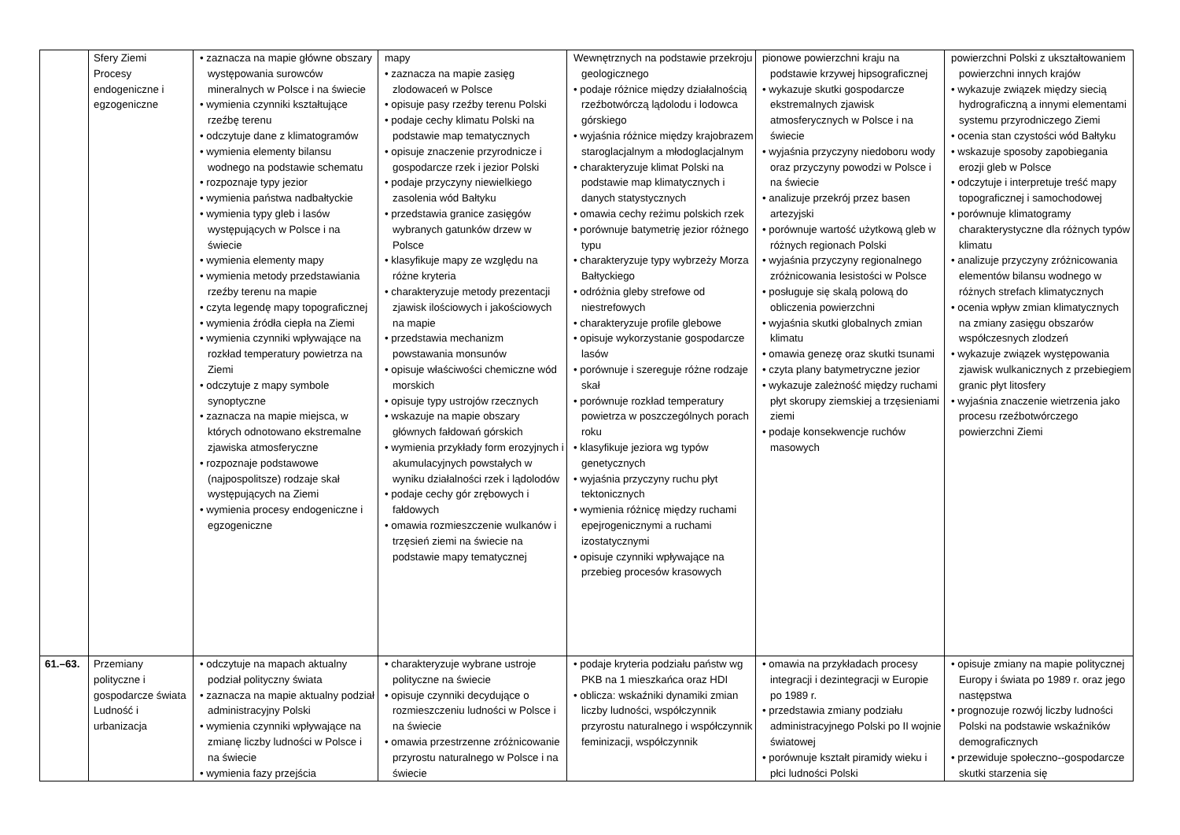| | Sfery Ziemi Procesy endogeniczne i egzogeniczne | • zaznacza na mapie główne obszary występowania surowców mineralnych w Polsce i na świecie • wymienia czynniki kształtujące rzeźbę terenu • odczytuje dane z klimatogramów • wymienia elementy bilansu wodnego na podstawie schematu • rozpoznaje typy jezior • wymienia państwa nadbałtyckie • wymienia typy gleb i lasów występujących w Polsce i na świecie • wymienia elementy mapy • wymienia metody przedstawiania rzeźby terenu na mapie • czyta legendę mapy topograficznej • wymienia źródła ciepła na Ziemi • wymienia czynniki wpływające na rozkład temperatury powietrza na Ziemi • odczytuje z mapy symbole synoptyczne • zaznacza na mapie miejsca, w których odnotowano ekstremalne zjawiska atmosferyczne • rozpoznaje podstawowe (najpospolitsze) rodzaje skał występujących na Ziemi • wymienia procesy endogeniczne i egzogeniczne | mapy • zaznacza na mapie zasięg zlodowaceń w Polsce • opisuje pasy rzeźby terenu Polski • podaje cechy klimatu Polski na podstawie map tematycznych • opisuje znaczenie przyrodnicze i gospodarcze rzek i jezior Polski • podaje przyczyny niewielkiego zasolenia wód Bałtyku • przedstawia granice zasięgów wybranych gatunków drzew w Polsce • klasyfikuje mapy ze względu na różne kryteria • charakteryzuje metody prezentacji zjawisk ilościowych i jakościowych na mapie • przedstawia mechanizm powstawania monsunów • opisuje właściwości chemiczne wód morskich • opisuje typy ustrojów rzecznych • wskazuje na mapie obszary głównych fałdowań górskich • wymienia przykłady form erozyjnych i akumulacyjnych powstałych w wyniku działalności rzek i lądolodów • podaje cechy gór zrębowych i fałdowych • omawia rozmieszczenie wulkanów i trzęsień ziemi na świecie na podstawie mapy tematycznej | Wewnętrznych na podstawie przekroju geologicznego • podaje różnice między działalnością rzeźbotwórczą lądolodu i lodowca górskiego • wyjaśnia różnice między krajobrazem staroglacjalnym a młodoglacjalnym • charakteryzuje klimat Polski na podstawie map klimatycznych i danych statystycznych • omawia cechy reżimu polskich rzek • porównuje batymetrię jezior różnego typu • charakteryzuje typy wybrzeży Morza Bałtyckiego • odróżnia gleby strefowe od niestrefowych • charakteryzuje profile glebowe • opisuje wykorzystanie gospodarcze lasów • porównuje i szereguje różne rodzaje skał • porównuje rozkład temperatury powietrza w poszczególnych porach roku • klasyfikuje jeziora wg typów genetycznych • wyjaśnia przyczyny ruchu płyt tektonicznych • wymienia różnicę między ruchami epejrogenicznymi a ruchami izostatycznymi • opisuje czynniki wpływające na przebieg procesów krasowych | pionowe powierzchni kraju na podstawie krzywej hipsograficznej • wykazuje skutki gospodarcze ekstremalnych zjawisk atmosferycznych w Polsce i na świecie • wyjaśnia przyczyny niedoboru wody oraz przyczyny powodzi w Polsce i na świecie • analizuje przekrój przez basen artezyjski • porównuje wartość użytkową gleb w różnych regionach Polski • wyjaśnia przyczyny regionalnego zróżnicowania lesistości w Polsce • posługuje się skalą polową do obliczenia powierzchni • wyjaśnia skutki globalnych zmian klimatu • omawia genezę oraz skutki tsunami • czyta plany batymetryczne jezior • wykazuje zależność między ruchami płyt skorupy ziemskiej a trzęsieniami ziemi • podaje konsekwencje ruchów masowych | powierzchni Polski z ukształtowaniem powierzchni innych krajów • wykazuje związek między siecią hydrograficzną a innymi elementami systemu przyrodniczego Ziemi • ocenia stan czystości wód Bałtyku • wskazuje sposoby zapobiegania erozji gleb w Polsce • odczytuje i interpretuje treść mapy topograficznej i samochodowej • porównuje klimatogramy charakterystyczne dla różnych typów klimatu • analizuje przyczyny zróżnicowania elementów bilansu wodnego w różnych strefach klimatycznych • ocenia wpływ zmian klimatycznych na zmiany zasięgu obszarów współczesnych zlodzeń • wykazuje związek występowania zjawisk wulkanicznych z przebiegiem granic płyt litosfery • wyjaśnia znaczenie wietrzenia jako procesu rzeźbotwórczego powierzchni Ziemi |
| 61.–63. | Przemiany polityczne i gospodarcze świata Ludność i urbanizacja | • odczytuje na mapach aktualny podział polityczny świata • zaznacza na mapie aktualny podział administracyjny Polski • wymienia czynniki wpływające na zmianę liczby ludności w Polsce i na świecie • wymienia fazy przejścia | • charakteryzuje wybrane ustroje polityczne na świecie • opisuje czynniki decydujące o rozmieszczeniu ludności w Polsce i na świecie • omawia przestrzenne zróżnicowanie przyrostu naturalnego w Polsce i na świecie | • podaje kryteria podziału państw wg PKB na 1 mieszkańca oraz HDI • oblicza: wskaźniki dynamiki zmian liczby ludności, współczynnik przyrostu naturalnego i współczynnik feminizacji, współczynnik | • omawia na przykładach procesy integracji i dezintegracji w Europie po 1989 r. • przedstawia zmiany podziału administracyjnego Polski po II wojnie światowej • porównuje kształt piramidy wieku i płci ludności Polski | • opisuje zmiany na mapie politycznej Europy i świata po 1989 r. oraz jego następstwa • prognozuje rozwój liczby ludności Polski na podstawie wskaźników demograficznych • przewiduje społeczno--gospodarcze skutki starzenia się |